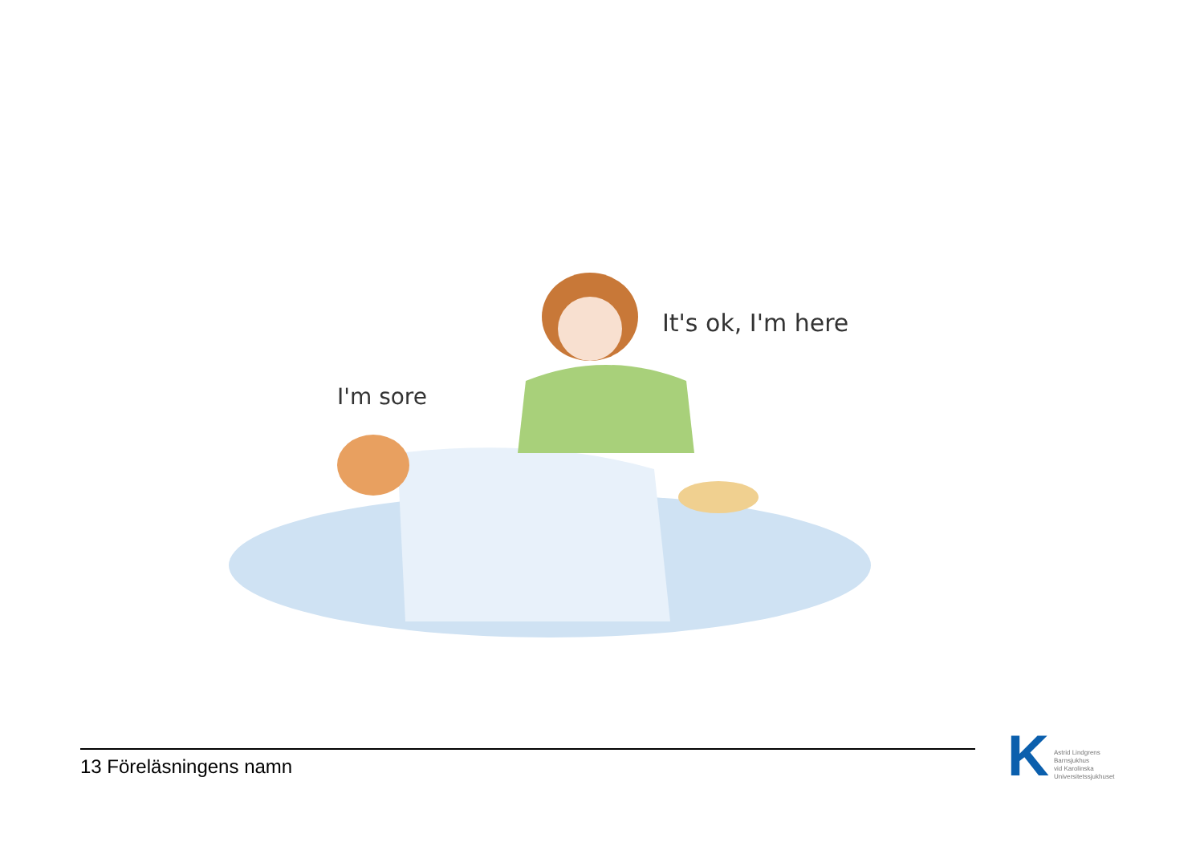It's ok, I'm here
I'm sore
13 Föreläsningens namn
K
Astrid Lindgrens
Barnsjukhus
vid Karolinska
Universitetssjukhuset